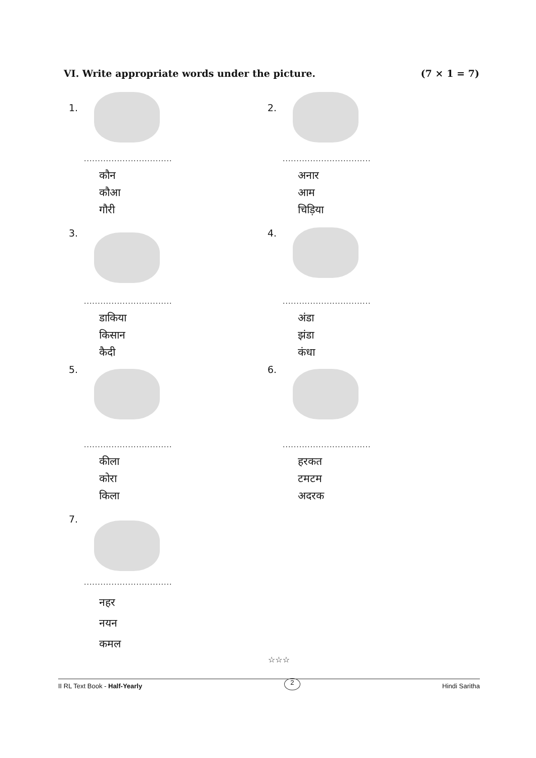VI. Write appropriate words under the picture. (7 × 1 = 7)
1.
................................
कौन
कौआ
गौरी
2.
................................
अनार
आम
चिड़िया
3.
................................
डाकिया
किसान
कैदी
4.
................................
अंडा
झंडा
कंधा
5.
................................
कीला
कोरा
किला
6.
................................
हरकत
टमटम
अदरक
7.
................................
नहर
नयन
कमल
☆☆☆
II RL Text Book - Half-Yearly 2 Hindi Saritha